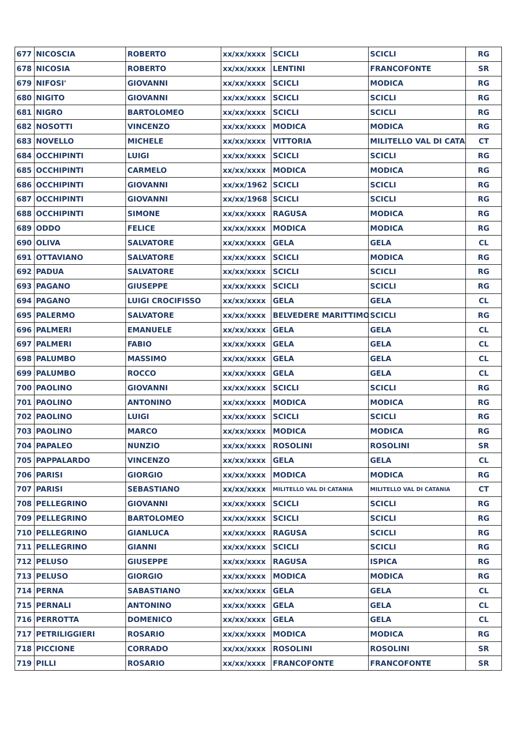| 677 | NICOSCIA | ROBERTO | xx/xx/xxxx | SCICLI | SCICLI | RG |
| 678 | NICOSIA | ROBERTO | xx/xx/xxxx | LENTINI | FRANCOFONTE | SR |
| 679 | NIFOSI' | GIOVANNI | xx/xx/xxxx | SCICLI | MODICA | RG |
| 680 | NIGITO | GIOVANNI | xx/xx/xxxx | SCICLI | SCICLI | RG |
| 681 | NIGRO | BARTOLOMEO | xx/xx/xxxx | SCICLI | SCICLI | RG |
| 682 | NOSOTTI | VINCENZO | xx/xx/xxxx | MODICA | MODICA | RG |
| 683 | NOVELLO | MICHELE | xx/xx/xxxx | VITTORIA | MILITELLO VAL DI CATA | CT |
| 684 | OCCHIPINTI | LUIGI | xx/xx/xxxx | SCICLI | SCICLI | RG |
| 685 | OCCHIPINTI | CARMELO | xx/xx/xxxx | MODICA | MODICA | RG |
| 686 | OCCHIPINTI | GIOVANNI | xx/xx/1962 | SCICLI | SCICLI | RG |
| 687 | OCCHIPINTI | GIOVANNI | xx/xx/1968 | SCICLI | SCICLI | RG |
| 688 | OCCHIPINTI | SIMONE | xx/xx/xxxx | RAGUSA | MODICA | RG |
| 689 | ODDO | FELICE | xx/xx/xxxx | MODICA | MODICA | RG |
| 690 | OLIVA | SALVATORE | xx/xx/xxxx | GELA | GELA | CL |
| 691 | OTTAVIANO | SALVATORE | xx/xx/xxxx | SCICLI | MODICA | RG |
| 692 | PADUA | SALVATORE | xx/xx/xxxx | SCICLI | SCICLI | RG |
| 693 | PAGANO | GIUSEPPE | xx/xx/xxxx | SCICLI | SCICLI | RG |
| 694 | PAGANO | LUIGI CROCIFISSO | xx/xx/xxxx | GELA | GELA | CL |
| 695 | PALERMO | SALVATORE | xx/xx/xxxx | BELVEDERE MARITTIMO | SCICLI | RG |
| 696 | PALMERI | EMANUELE | xx/xx/xxxx | GELA | GELA | CL |
| 697 | PALMERI | FABIO | xx/xx/xxxx | GELA | GELA | CL |
| 698 | PALUMBO | MASSIMO | xx/xx/xxxx | GELA | GELA | CL |
| 699 | PALUMBO | ROCCO | xx/xx/xxxx | GELA | GELA | CL |
| 700 | PAOLINO | GIOVANNI | xx/xx/xxxx | SCICLI | SCICLI | RG |
| 701 | PAOLINO | ANTONINO | xx/xx/xxxx | MODICA | MODICA | RG |
| 702 | PAOLINO | LUIGI | xx/xx/xxxx | SCICLI | SCICLI | RG |
| 703 | PAOLINO | MARCO | xx/xx/xxxx | MODICA | MODICA | RG |
| 704 | PAPALEO | NUNZIO | xx/xx/xxxx | ROSOLINI | ROSOLINI | SR |
| 705 | PAPPALARDO | VINCENZO | xx/xx/xxxx | GELA | GELA | CL |
| 706 | PARISI | GIORGIO | xx/xx/xxxx | MODICA | MODICA | RG |
| 707 | PARISI | SEBASTIANO | xx/xx/xxxx | MILITELLO VAL DI CATANIA | MILITELLO VAL DI CATANIA | CT |
| 708 | PELLEGRINO | GIOVANNI | xx/xx/xxxx | SCICLI | SCICLI | RG |
| 709 | PELLEGRINO | BARTOLOMEO | xx/xx/xxxx | SCICLI | SCICLI | RG |
| 710 | PELLEGRINO | GIANLUCA | xx/xx/xxxx | RAGUSA | SCICLI | RG |
| 711 | PELLEGRINO | GIANNI | xx/xx/xxxx | SCICLI | SCICLI | RG |
| 712 | PELUSO | GIUSEPPE | xx/xx/xxxx | RAGUSA | ISPICA | RG |
| 713 | PELUSO | GIORGIO | xx/xx/xxxx | MODICA | MODICA | RG |
| 714 | PERNA | SABASTIANO | xx/xx/xxxx | GELA | GELA | CL |
| 715 | PERNALI | ANTONINO | xx/xx/xxxx | GELA | GELA | CL |
| 716 | PERROTTA | DOMENICO | xx/xx/xxxx | GELA | GELA | CL |
| 717 | PETRILIGGIERI | ROSARIO | xx/xx/xxxx | MODICA | MODICA | RG |
| 718 | PICCIONE | CORRADO | xx/xx/xxxx | ROSOLINI | ROSOLINI | SR |
| 719 | PILLI | ROSARIO | xx/xx/xxxx | FRANCOFONTE | FRANCOFONTE | SR |